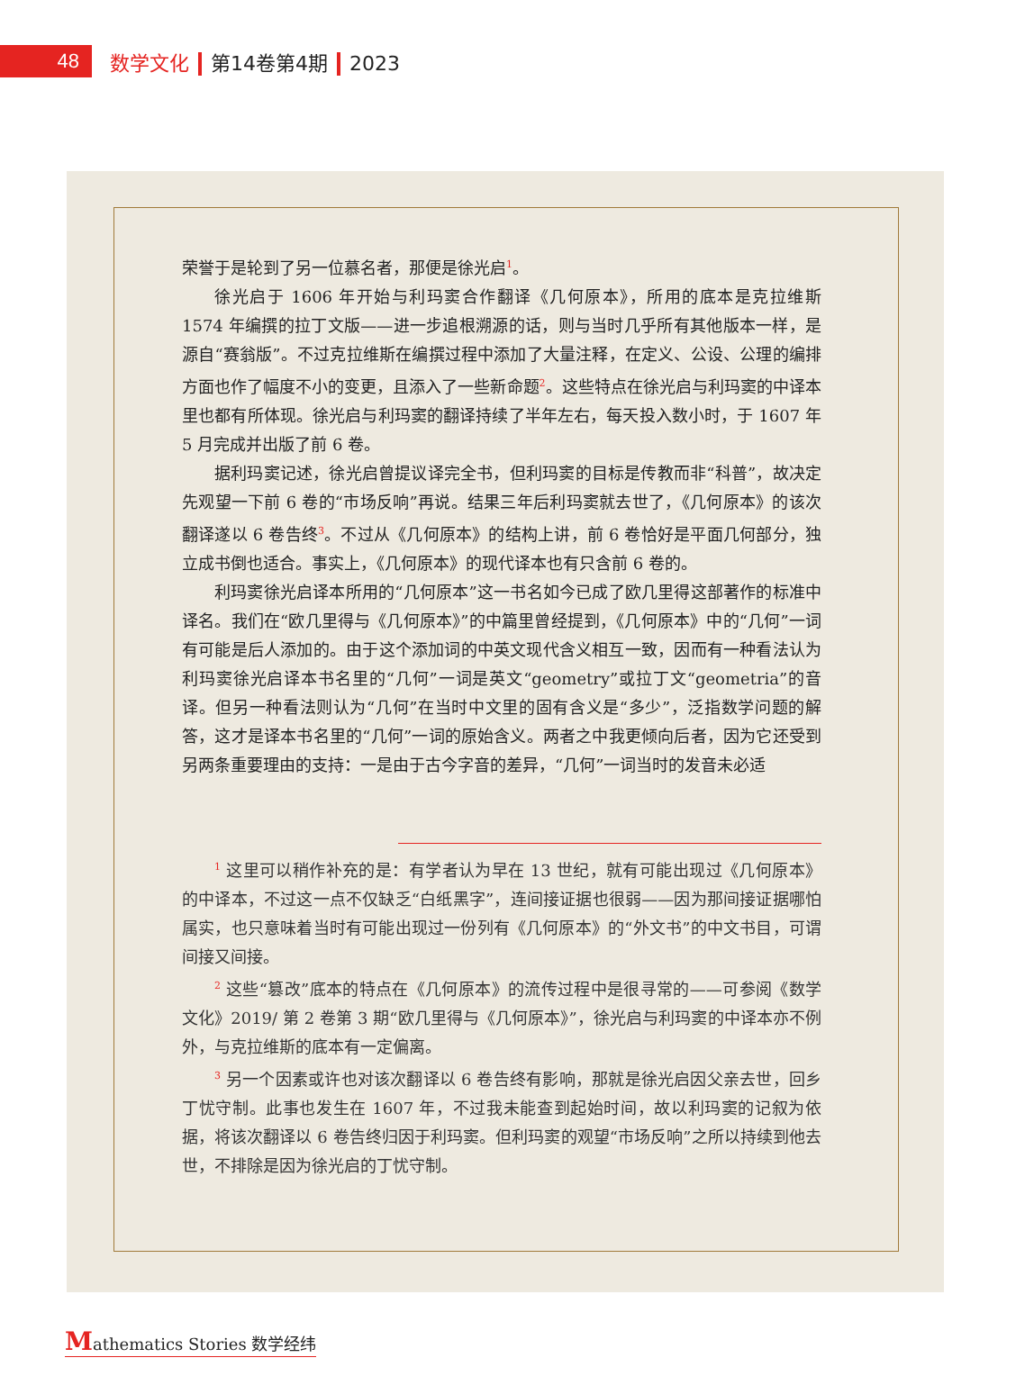48
数学文化 第14卷第4期 2023
荣誉于是轮到了另一位慕名者，那便是徐光启<sup>1</sup>。
徐光启于 1606 年开始与利玛窦合作翻译《几何原本》，所用的底本是克拉维斯 1574 年编撰的拉丁文版——进一步追根溯源的话，则与当时几乎所有其他版本一样，是源自“赛翁版”。不过克拉维斯在编撰过程中添加了大量注释，在定义、公设、公理的编排方面也作了幅度不小的变更，且添入了一些新命题<sup>2</sup>。这些特点在徐光启与利玛窦的中译本里也都有所体现。徐光启与利玛窦的翻译持续了半年左右，每天投入数小时，于 1607 年 5 月完成并出版了前 6 卷。
据利玛窦记述，徐光启曾提议译完全书，但利玛窦的目标是传教而非“科普”，故决定先观望一下前 6 卷的“市场反响”再说。结果三年后利玛窦就去世了，《几何原本》的该次翻译遂以 6 卷告终<sup>3</sup>。不过从《几何原本》的结构上讲，前 6 卷恰好是平面几何部分，独立成书倒也适合。事实上，《几何原本》的现代译本也有只含前 6 卷的。
利玛窦徐光启译本所用的“几何原本”这一书名如今已成了欧几里得这部著作的标准中译名。我们在“欧几里得与《几何原本》”的中篇里曾经提到，《几何原本》中的“几何”一词有可能是后人添加的。由于这个添加词的中英文现代含义相互一致，因而有一种看法认为利玛窦徐光启译本书名里的“几何”一词是英文“geometry”或拉丁文“geometria”的音译。但另一种看法则认为“几何”在当时中文里的固有含义是“多少”，泛指数学问题的解答，这才是译本书名里的“几何”一词的原始含义。两者之中我更倾向后者，因为它还受到另两条重要理由的支持：一是由于古今字音的差异，“几何”一词当时的发音未必适
<sup>1</sup> 这里可以稍作补充的是：有学者认为早在 13 世纪，就有可能出现过《几何原本》的中译本，不过这一点不仅缺乏“白纸黑字”，连间接证据也很弱——因为那间接证据哪怕属实，也只意味着当时有可能出现过一份列有《几何原本》的“外文书”的中文书目，可谓间接又间接。
<sup>2</sup> 这些“篡改”底本的特点在《几何原本》的流传过程中是很寻常的——可参阅《数学文化》2019/ 第 2 卷第 3 期“欧几里得与《几何原本》”，徐光启与利玛窦的中译本亦不例外，与克拉维斯的底本有一定偏离。
<sup>3</sup> 另一个因素或许也对该次翻译以 6 卷告终有影响，那就是徐光启因父亲去世，回乡丁忧守制。此事也发生在 1607 年，不过我未能查到起始时间，故以利玛窦的记叙为依据，将该次翻译以 6 卷告终归因于利玛窦。但利玛窦的观望“市场反响”之所以持续到他去世，不排除是因为徐光启的丁忧守制。
Mathematics Stories 数学经纬